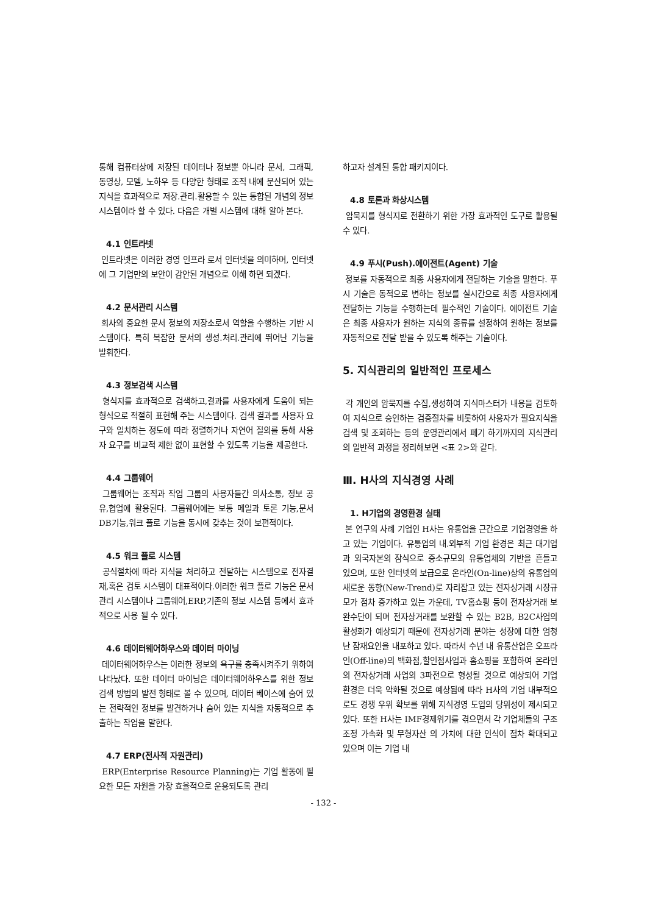통해 컴퓨터상에 저장된 데이터나 정보뿐 아니라 문서, 그래픽, 동영상, 모델, 노하우 등 다양한 형태로 조직 내에 분산되어 있는 지식을 효과적으로 저장.관리.활용할 수 있는 통합된 개념의 정보 시스템이라 할 수 있다. 다음은 개별 시스템에 대해 알아 본다.
4.1 인트라넷
인트라넷은 이러한 경영 인프라 로서 인터넷을 의미하며, 인터넷에 그 기업만의 보안이 감안된 개념으로 이해 하면 되겠다.
4.2 문서관리 시스템
회사의 중요한 문서 정보의 저장소로서 역할을 수행하는 기반 시스템이다. 특히 복잡한 문서의 생성.처리.관리에 뛰어난 기능을 발휘한다.
4.3 정보검색 시스템
형식지를 효과적으로 검색하고,결과를 사용자에게 도움이 되는 형식으로 적절히 표현해 주는 시스템이다. 검색 결과를 사용자 요구와 일치하는 정도에 따라 정렬하거나 자연어 질의를 통해 사용자 요구를 비교적 제한 없이 표현할 수 있도록 기능을 제공한다.
4.4 그룹웨어
그룹웨어는 조직과 작업 그룹의 사용자들간 의사소통, 정보 공유,협업에 활용된다. 그룹웨어에는 보통 메일과 토론 기능,문서DB기능,워크 플로 기능을 동시에 갖추는 것이 보편적이다.
4.5 워크 플로 시스템
공식절차에 따라 지식을 처리하고 전달하는 시스템으로 전자결재,혹은 검토 시스템이 대표적이다.이러한 워크 플로 기능은 문서관리 시스템이나 그룹웨어,ERP,기존의 정보 시스템 등에서 효과적으로 사용 될 수 있다.
4.6 데이터웨어하우스와 데이터 마이닝
데이터웨어하우스는 이러한 정보의 욕구를 충족시켜주기 위하여 나타났다. 또한 데이터 마이닝은 데이터웨어하우스를 위한 정보검색 방법의 발전 형태로 볼 수 있으며, 데이터 베이스에 숨어 있는 전략적인 정보를 발견하거나 숨어 있는 지식을 자동적으로 추출하는 작업을 말한다.
4.7 ERP(전사적 자원관리)
ERP(Enterprise Resource Planning)는 기업 활동에 필요한 모든 자원을 가장 효율적으로 운용되도록 관리
하고자 설계된 통합 패키지이다.
4.8 토론과 화상시스템
암묵지를 형식지로 전환하기 위한 가장 효과적인 도구로 활용될 수 있다.
4.9 푸시(Push).에이전트(Agent) 기술
정보를 자동적으로 최종 사용자에게 전달하는 기술을 말한다. 푸시 기술은 동적으로 변하는 정보를 실시간으로 최종 사용자에게 전달하는 기능을 수행하는데 필수적인 기술이다. 에이전트 기술은 최종 사용자가 원하는 지식의 종류를 설정하여 원하는 정보를 자동적으로 전달 받을 수 있도록 해주는 기술이다.
5. 지식관리의 일반적인 프로세스
각 개인의 암묵지를 수집,생성하여 지식마스터가 내용을 검토하여 지식으로 승인하는 검증절차를 비롯하여 사용자가 필요지식을 검색 및 조회하는 등의 운영관리에서 폐기 하기까지의 지식관리의 일반적 과정을 정리해보면 <표 2>와 같다.
Ⅲ. H사의 지식경영 사례
1. H기업의 경영환경 실태
본 연구의 사례 기업인 H사는 유통업을 근간으로 기업경영을 하고 있는 기업이다. 유통업의 내.외부적 기업 환경은 최근 대기업과 외국자본의 잠식으로 중소규모의 유통업체의 기반을 흔들고 있으며, 또한 인터넷의 보급으로 온라인(On-line)상의 유통업의 새로운 동향(New-Trend)로 자리잡고 있는 전자상거래 시장규모가 점차 증가하고 있는 가운데, TV홈쇼핑 등이 전자상거래 보완수단이 되며 전자상거래를 보완할 수 있는 B2B, B2C사업의 활성화가 예상되기 때문에 전자상거래 분야는 성장에 대한 엄청난 잠재요인을 내포하고 있다. 따라서 수년 내 유통산업은 오프라인(Off-line)의 백화점,할인점사업과 홈쇼핑을 포함하여 온라인의 전자상거래 사업의 3파전으로 형성될 것으로 예상되어 기업 환경은 더욱 악화될 것으로 예상됨에 따라 H사의 기업 내부적으로도 경쟁 우위 확보를 위해 지식경영 도입의 당위성이 제시되고 있다. 또한 H사는 IMF경제위기를 겪으면서 각 기업체들의 구조조정 가속화 및 무형자산 의 가치에 대한 인식이 점차 확대되고 있으며 이는 기업 내
- 132 -